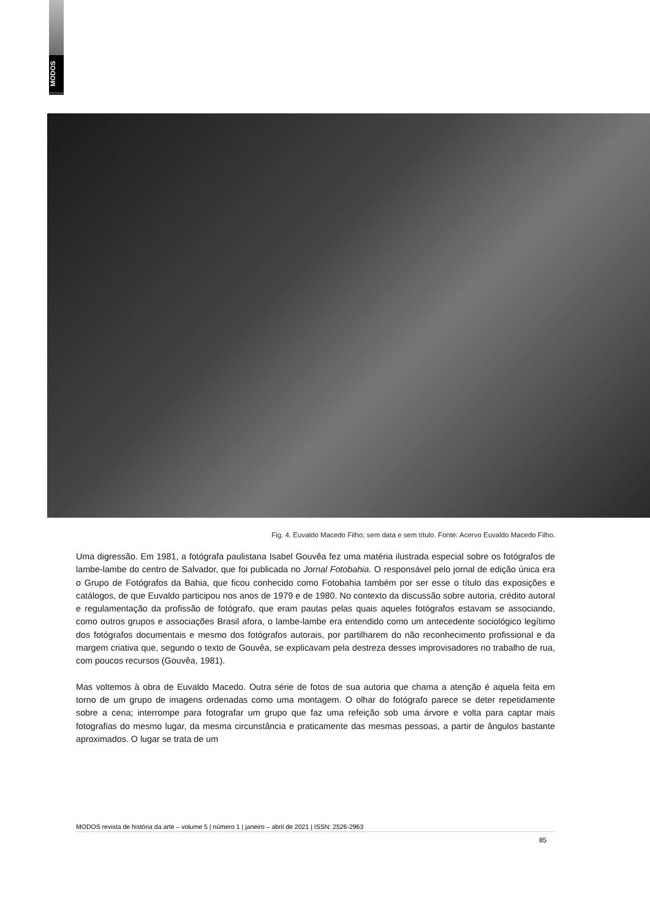MODOS
Fig. 4. Euvaldo Macedo Filho; sem data e sem título. Fonte: Acervo Euvaldo Macedo Filho.
Uma digressão. Em 1981, a fotógrafa paulistana Isabel Gouvêa fez uma matéria ilustrada especial sobre os fotógrafos de lambe-lambe do centro de Salvador, que foi publicada no Jornal Fotobahia. O responsável pelo jornal de edição única era o Grupo de Fotógrafos da Bahia, que ficou conhecido como Fotobahia também por ser esse o título das exposições e catálogos, de que Euvaldo participou nos anos de 1979 e de 1980. No contexto da discussão sobre autoria, crédito autoral e regulamentação da profissão de fotógrafo, que eram pautas pelas quais aqueles fotógrafos estavam se associando, como outros grupos e associações Brasil afora, o lambe-lambe era entendido como um antecedente sociológico legítimo dos fotógrafos documentais e mesmo dos fotógrafos autorais, por partilharem do não reconhecimento profissional e da margem criativa que, segundo o texto de Gouvêa, se explicavam pela destreza desses improvisadores no trabalho de rua, com poucos recursos (Gouvêa, 1981).
Mas voltemos à obra de Euvaldo Macedo. Outra série de fotos de sua autoria que chama a atenção é aquela feita em torno de um grupo de imagens ordenadas como uma montagem. O olhar do fotógrafo parece se deter repetidamente sobre a cena; interrompe para fotografar um grupo que faz uma refeição sob uma árvore e volta para captar mais fotografias do mesmo lugar, da mesma circunstância e praticamente das mesmas pessoas, a partir de ângulos bastante aproximados. O lugar se trata de um
MODOS revista de história da arte – volume 5 | número 1 | janeiro – abril de 2021 | ISSN: 2526-2963
85